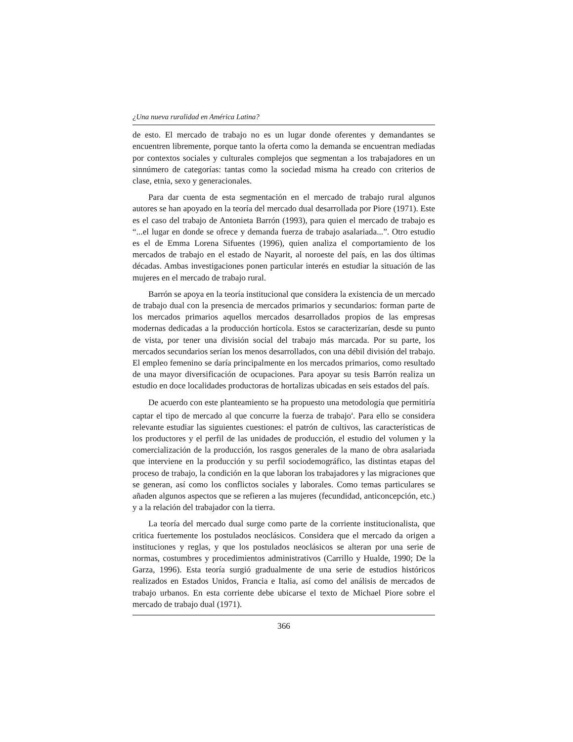¿Una nueva ruralidad en América Latina?
de esto. El mercado de trabajo no es un lugar donde oferentes y demandantes se encuentren libremente, porque tanto la oferta como la demanda se encuentran mediadas por contextos sociales y culturales complejos que segmentan a los trabajadores en un sinnúmero de categorías: tantas como la sociedad misma ha creado con criterios de clase, etnia, sexo y generacionales.
Para dar cuenta de esta segmentación en el mercado de trabajo rural algunos autores se han apoyado en la teoría del mercado dual desarrollada por Piore (1971). Este es el caso del trabajo de Antonieta Barrón (1993), para quien el mercado de trabajo es “...el lugar en donde se ofrece y demanda fuerza de trabajo asalariada...”. Otro estudio es el de Emma Lorena Sifuentes (1996), quien analiza el comportamiento de los mercados de trabajo en el estado de Nayarit, al noroeste del país, en las dos últimas décadas. Ambas investigaciones ponen particular interés en estudiar la situación de las mujeres en el mercado de trabajo rural.
Barrón se apoya en la teoría institucional que considera la existencia de un mercado de trabajo dual con la presencia de mercados primarios y secundarios: forman parte de los mercados primarios aquellos mercados desarrollados propios de las empresas modernas dedicadas a la producción hortícola. Estos se caracterizarían, desde su punto de vista, por tener una división social del trabajo más marcada. Por su parte, los mercados secundarios serían los menos desarrollados, con una débil división del trabajo. El empleo femenino se daría principalmente en los mercados primarios, como resultado de una mayor diversificación de ocupaciones. Para apoyar su tesis Barrón realiza un estudio en doce localidades productoras de hortalizas ubicadas en seis estados del país.
De acuerdo con este planteamiento se ha propuesto una metodología que permitiría captar el tipo de mercado al que concurre la fuerza de trabajo<sup>4</sup>. Para ello se considera relevante estudiar las siguientes cuestiones: el patrón de cultivos, las características de los productores y el perfil de las unidades de producción, el estudio del volumen y la comercialización de la producción, los rasgos generales de la mano de obra asalariada que interviene en la producción y su perfil sociodemográfico, las distintas etapas del proceso de trabajo, la condición en la que laboran los trabajadores y las migraciones que se generan, así como los conflictos sociales y laborales. Como temas particulares se añaden algunos aspectos que se refieren a las mujeres (fecundidad, anticoncepción, etc.) y a la relación del trabajador con la tierra.
La teoría del mercado dual surge como parte de la corriente institucionalista, que critica fuertemente los postulados neoclásicos. Considera que el mercado da origen a instituciones y reglas, y que los postulados neoclásicos se alteran por una serie de normas, costumbres y procedimientos administrativos (Carrillo y Hualde, 1990; De la Garza, 1996). Esta teoría surgió gradualmente de una serie de estudios históricos realizados en Estados Unidos, Francia e Italia, así como del análisis de mercados de trabajo urbanos. En esta corriente debe ubicarse el texto de Michael Piore sobre el mercado de trabajo dual (1971).
366